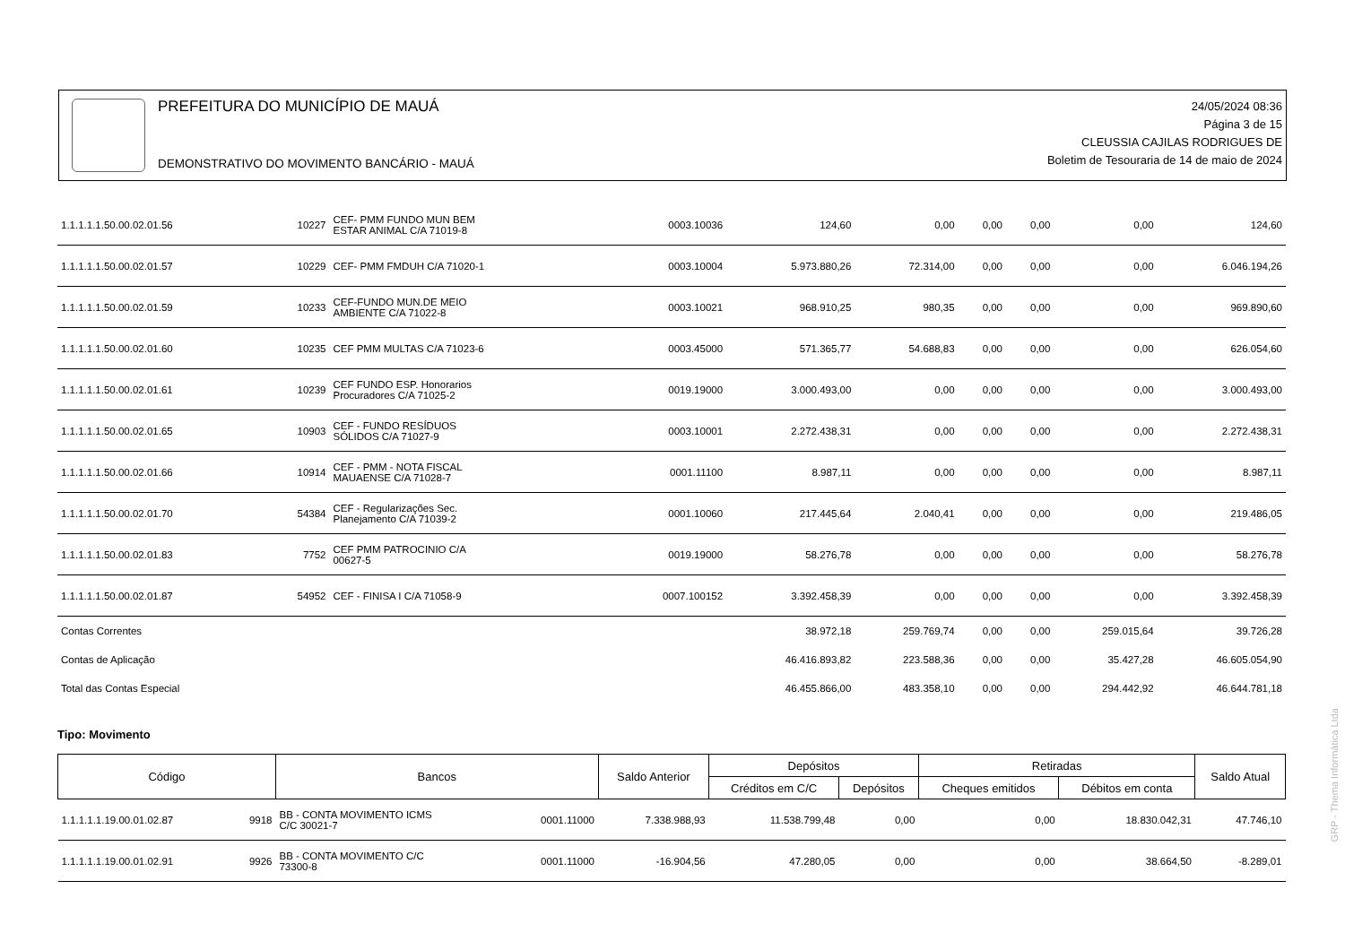PREFEITURA DO MUNICÍPIO DE MAUÁ
DEMONSTRATIVO DO MOVIMENTO BANCÁRIO - MAUÁ
24/05/2024 08:36
Página 3 de 15
CLEUSSIA CAJILAS RODRIGUES DE
Boletim de Tesouraria de 14 de maio de 2024
| 1.1.1.1.1.50.00.02.01.56 | 10227 | CEF- PMM FUNDO MUN BEM ESTAR ANIMAL C/A 71019-8 | 0003.10036 | 124,60 | 0,00 | 0,00 | 0,00 | 0,00 | 124,60 |
| 1.1.1.1.1.50.00.02.01.57 | 10229 | CEF- PMM FMDUH C/A 71020-1 | 0003.10004 | 5.973.880,26 | 72.314,00 | 0,00 | 0,00 | 0,00 | 6.046.194,26 |
| 1.1.1.1.1.50.00.02.01.59 | 10233 | CEF-FUNDO MUN.DE MEIO AMBIENTE C/A 71022-8 | 0003.10021 | 968.910,25 | 980,35 | 0,00 | 0,00 | 0,00 | 969.890,60 |
| 1.1.1.1.1.50.00.02.01.60 | 10235 | CEF PMM MULTAS C/A 71023-6 | 0003.45000 | 571.365,77 | 54.688,83 | 0,00 | 0,00 | 0,00 | 626.054,60 |
| 1.1.1.1.1.50.00.02.01.61 | 10239 | CEF FUNDO ESP. Honorarios Procuradores C/A 71025-2 | 0019.19000 | 3.000.493,00 | 0,00 | 0,00 | 0,00 | 0,00 | 3.000.493,00 |
| 1.1.1.1.1.50.00.02.01.65 | 10903 | CEF - FUNDO RESÍDUOS SÓLIDOS C/A 71027-9 | 0003.10001 | 2.272.438,31 | 0,00 | 0,00 | 0,00 | 0,00 | 2.272.438,31 |
| 1.1.1.1.1.50.00.02.01.66 | 10914 | CEF - PMM - NOTA FISCAL MAUAENSE C/A 71028-7 | 0001.11100 | 8.987,11 | 0,00 | 0,00 | 0,00 | 0,00 | 8.987,11 |
| 1.1.1.1.1.50.00.02.01.70 | 54384 | CEF - Regularizações Sec. Planejamento C/A 71039-2 | 0001.10060 | 217.445,64 | 2.040,41 | 0,00 | 0,00 | 0,00 | 219.486,05 |
| 1.1.1.1.1.50.00.02.01.83 | 7752 | CEF PMM PATROCINIO C/A 00627-5 | 0019.19000 | 58.276,78 | 0,00 | 0,00 | 0,00 | 0,00 | 58.276,78 |
| 1.1.1.1.1.50.00.02.01.87 | 54952 | CEF - FINISA I C/A 71058-9 | 0007.100152 | 3.392.458,39 | 0,00 | 0,00 | 0,00 | 0,00 | 3.392.458,39 |
| Contas Correntes | | | | 38.972,18 | 259.769,74 | 0,00 | 0,00 | 259.015,64 | 39.726,28 |
| Contas de Aplicação | | | | 46.416.893,82 | 223.588,36 | 0,00 | 0,00 | 35.427,28 | 46.605.054,90 |
| Total das Contas Especial | | | | 46.455.866,00 | 483.358,10 | 0,00 | 0,00 | 294.442,92 | 46.644.781,18 |
Tipo: Movimento
| Código | | Bancos | | Saldo Anterior | Depósitos | | Retiradas | | Saldo Atual |
| --- | --- | --- | --- | --- | --- | --- | --- | --- | --- |
| | | | | | Créditos em C/C | Depósitos | Cheques emitidos | Débitos em conta | |
| 1.1.1.1.1.19.00.01.02.87 | 9918 | BB - CONTA MOVIMENTO ICMS C/C 30021-7 | 0001.11000 | 7.338.988,93 | 11.538.799,48 | 0,00 | 0,00 | 18.830.042,31 | 47.746,10 |
| 1.1.1.1.1.19.00.01.02.91 | 9926 | BB - CONTA MOVIMENTO C/C 73300-8 | 0001.11000 | -16.904,56 | 47.280,05 | 0,00 | 0,00 | 38.664,50 | -8.289,01 |
GRP - Thema Informática Ltda